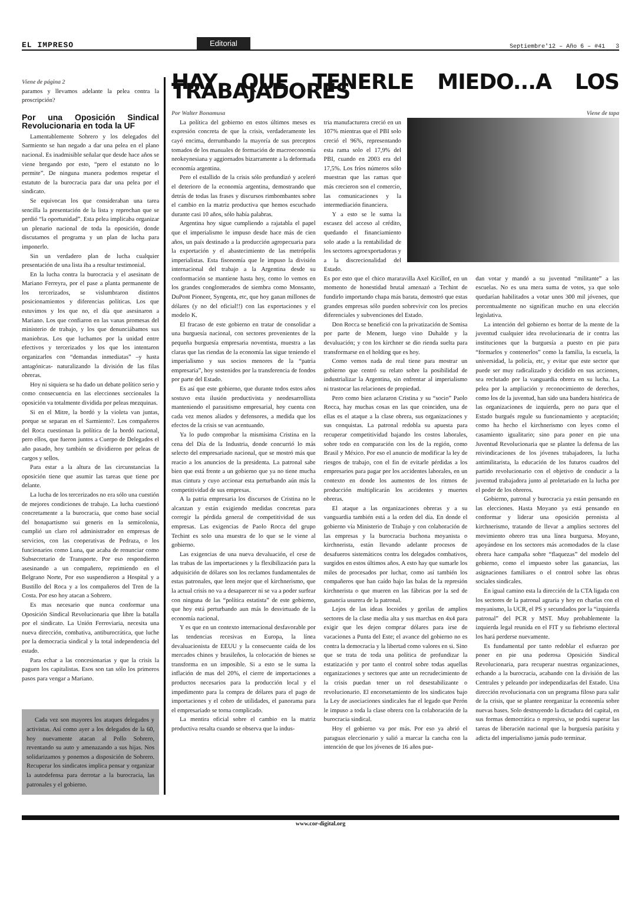EL IMPRESO Editorial Septiembre'12 – Año 6 – #41 3
Viene de página 2
paramos y llevamos adelante la pelea contra la proscripción?
Por una Oposición Sindical Revolucionaria en toda la UF
Lamentablemente Sobrero y los delegados del Sarmiento se han negado a dar una pelea en el plano nacional. Es inadmisible señalar que desde hace años se viene bregando por esto, “pero el estatuto no lo permite”. De ninguna manera podemos respetar el estatuto de la burocracia para dar una pelea por el sindicato.
Se equivocan los que consideraban una tarea sencilla la presentación de la lista y reprochan que se perdió “la oportunidad”. Esta pelea implicaba organizar un plenario nacional de toda la oposición, donde discutamos el programa y un plan de lucha para imponerlo.
Sin un verdadero plan de lucha cualquier presentación de una lista iba a resultar testimonial.
En la lucha contra la burocracia y el asesinato de Mariano Ferreyra, por el pase a planta permanente de los tercerizados, se vislumbraron distintos posicionamientos y diferencias políticas. Los que estuvimos y los que no, el día que asesinaron a Mariano. Los que confiaron en las vanas promesas del ministerio de trabajo, y los que denunciábamos sus maniobras. Los que luchamos por la unidad entre efectivos y tercerizados y los que los intentaron organizarlos con “demandas inmediatas” –y hasta antagónicas- naturalizando la división de las filas obreras.
Hoy ni siquiera se ha dado un debate político serio y como consecuencia en las elecciones seccionales la oposición va totalmente dividida por peleas mezquinas.
Si en el Mitre, la bordó y la violeta van juntas, porque se separan en el Sarmiento?. Los compañeros del Roca cuestionan la política de la bordó nacional, pero ellos, que fueron juntos a Cuerpo de Delegados el año pasado, hoy también se dividieron por peleas de cargos y sellos.
Para estar a la altura de las circunstancias la oposición tiene que asumir las tareas que tiene por delante.
La lucha de los tercerizados no era sólo una cuestión de mejores condiciones de trabajo. La lucha cuestionó concretamente a la burocracia, que como base social del bonapartismo sui generis en la semicolonia, cumplió un claro rol administrador en empresas de servicios, con las cooperativas de Pedraza, o los funcionarios como Luna, que acaba de renunciar como Subsecretario de Transporte. Por eso respondieron asesinando a un compañero, reprimiendo en el Belgrano Norte, Por eso suspendieron a Hospital y a Bustillo del Roca y a los compañeros del Tren de la Costa. Por eso hoy atacan a Sobrero.
Es mas necesario que nunca conformar una Oposición Sindical Revolucionaria que libre la batalla por el sindicato. La Unión Ferroviaria, necesita una nueva dirección, combativa, antiburocrática, que luche por la democracia sindical y la total independencia del estado.
Para echar a las concesionarias y que la crisis la paguen los capitalistas. Esos son tan sólo los primeros pasos para vengar a Mariano.
Cada vez son mayores los ataques delegados y activistas. Así como ayer a los delegados de la 60, hoy nuevamente atacan al Pollo Sobrero, reventando su auto y amenazando a sus hijas. Nos solidarizamos y ponemos a disposición de Sobrero. Recuperar los sindicatos implica pensar y organizar la autodefensa para derrotar a la burocracia, las patronales y el gobierno.
HAY QUE TENERLE MIEDO...A LOS TRABAJADORES
Por Walter Bonamusa Viene de tapa
La política del gobierno en estos últimos meses es expresión concreta de que la crisis, verdaderamente les cayó encima, derrumbando la mayoría de sus preceptos tomados de los manuales de formación de macroeconomía neokeynesiana y aggiornados bizarramente a la deformada economía argentina.
Pero el estallido de la crisis sólo profundizó y aceleró el deterioro de la economía argentina, demostrando que detrás de todas las frases y discursos rimbombantes sobre el cambio en la matriz productiva que hemos escuchado durante casi 10 años, sólo había palabras.
Argentina hoy sigue cumpliendo a rajatabla el papel que el imperialismo le impuso desde hace más de cien años, un país destinado a la producción agropecuaria para la exportación y el abastecimiento de las metrópolis imperialistas. Esta fisonomía que le impuso la división internacional del trabajo a la Argentina desde su conformación se mantiene hasta hoy, como lo vemos en los grandes conglomerados de siembra como Monsanto, DuPont Pioneer, Syngenta, etc, que hoy ganan millones de dólares (y no del oficial!!) con las exportaciones y el modelo K.
El fracaso de este gobierno en tratar de consolidar a una burguesía nacional, con sectores provenientes de la pequeña burguesía empresaria noventista, muestra a las claras que las riendas de la economía las sigue teniendo el imperialismo y sus socios menores de la “patria empresaria”, hoy sostenidos por la transferencia de fondos por parte del Estado.
Es así que este gobierno, que durante todos estos años sostuvo esta ilusión productivista y neodesarrollista manteniendo el parasitismo empresarial, hoy cuenta con cada vez menos aliados y defensores, a medida que los efectos de la crisis se van acentuando.
Ya lo pudo comprobar la mismísima Cristina en la cena del Día de la Industria, donde concurrió lo más selecto del empresariado nacional, que se mostró más que reacio a los anuncios de la presidenta. La patronal sabe bien que está frente a un gobierno que ya no tiene mucha mas cintura y cuyo accionar esta perturbando aún más la competitividad de sus empresas.
A la patria empresaria los discursos de Cristina no le alcanzan y están exigiendo medidas concretas para corregir la pérdida general de competitividad de sus empresas. Las exigencias de Paolo Rocca del grupo Techint es solo una muestra de lo que se le viene al gobierno.
Las exigencias de una nueva devaluación, el cese de las trabas de las importaciones y la flexibilización para la adquisición de dólares son los reclamos fundamentales de estas patronales, que leen mejor que el kirchnerismo, que la actual crisis no va a desaparecer ni se va a poder surfear con ninguna de las “política estatista” de este gobierno, que hoy está perturbando aun más lo desvirtuado de la economía nacional.
Y es que en un contexto internacional desfavorable por las tendencias recesivas en Europa, la línea devaluacionista de EEUU y la consecuente caída de los mercados chinos y brasileños, la colocación de bienes se transforma en un imposible. Si a esto se le suma la inflación de mas del 20%, el cierre de importaciones a productos necesarios para la producción local y el impedimento para la compra de dólares para el pago de importaciones y el cobro de utilidades, el panorama para el empresariado se torna complicado.
La mentira oficial sobre el cambio en la matriz productiva resalta cuando se observa que la indus-
tria manufacturera creció en un 107% mientras que el PBI solo creció el 96%, representando esta rama solo el 17,9% del PBI, cuando en 2003 era del 17,5%. Los fríos números sólo muestran que las ramas que más crecieron son el comercio, las comunicaciones y la intermediación financiera.
Y a esto se le suma la escasez del acceso al crédito, quedando el financiamiento solo atado a la rentabilidad de los sectores agroexportadoras y a la discrecionalidad del Estado.
Es por esto que el chico mararavilla Axel Kicillof, en un momento de honestidad brutal amenazó a Techint de fundirlo importando chapa más barata, demostró que estas grandes empresas sólo pueden sobrevivir con los precios diferenciales y subvenciones del Estado.
Don Rocca se benefició con la privatización de Somisa por parte de Menem, luego vino Duhalde y la devaluación; y con los kirchner se dio rienda suelta para transformarse en el holding que es hoy.
Como vemos nada de real tiene para mostrar un gobierno que centró su relato sobre la posibilidad de industrializar la Argentina, sin enfrentar al imperialismo ni trastocar las relaciones de propiedad.
Pero como bien aclararon Cristina y su “socio” Paolo Rocca, hay muchas cosas en las que coinciden, una de ellas es el ataque a la clase obrera, sus organizaciones y sus conquistas. La patronal redobla su apuesta para recuperar competitividad bajando los costos laborales, sobre todo en comparación con los de la región, como Brasil y México. Por eso el anuncio de modificar la ley de riesgos de trabajo, con el fin de evitarle pérdidas a los empresarios para pagar por los accidentes laborales, en un contexto en donde los aumentos de los ritmos de producción multiplicarán los accidentes y muertes obreras.
El ataque a las organizaciones obreras y a su vanguardia también está a la orden del día. En donde el gobierno vía Ministerio de Trabajo y con colaboración de las empresas y la burocracia buchona moyanista o kirchnerista, están llevando adelante procesos de desafueros sistemáticos contra los delegados combativos, surgidos en estos últimos años. A esto hay que sumarle los miles de procesados por luchar, como así también los compañeros que han caído bajo las balas de la represión kirchnerista o que mueren en las fábricas por la sed de ganancia usurera de la patronal.
Lejos de las ideas locoides y gorilas de amplios sectores de la clase media alta y sus marchas en 4x4 para exigir que les dejen comprar dólares para irse de vacaciones a Punta del Este; el avance del gobierno no es contra la democracia y la libertad como valores en si. Sino que se trata de toda una política de profundizar la estatización y por tanto el control sobre todas aquellas organizaciones y sectores que ante un recrudecimiento de la crisis puedan tener un rol desestabilizante o revolucionario. El encorsetamiento de los sindicatos bajo la Ley de asociaciones sindicales fue el legado que Perón le impuso a toda la clase obrera con la colaboración de la burocracia sindical.
Hoy el gobierno va por más. Por eso ya abrió el paraguas eleccionario y salió a marcar la cancha con la intención de que los jóvenes de 16 años pue-
dan votar y mandó a su juventud “militante” a las escuelas. No es una mera suma de votos, ya que solo quedarían habilitados a votar unos 300 mil jóvenes, que porcentualmente no significan mucho en una elección legislativa.
La intención del gobierno es borrar de la mente de la juventud cualquier idea revolucionaria de ir contra las instituciones que la burguesía a puesto en pie para “formarlos y contenerlos” como la familia, la escuela, la universidad, la policía, etc, y evitar que este sector que puede ser muy radicalizado y decidido en sus acciones, sea reclutado por la vanguardia obrera en su lucha. La pelea por la ampliación y reconocimiento de derechos, como los de la juventud, han sido una bandera histórica de las organizaciones de izquierda, pero no para que el Estado burgués regule su funcionamiento y aceptación; como ha hecho el kirchnerismo con leyes como el casamiento igualitario; sino para poner en pie una Juventud Revolucionaria que se plantee la defensa de las reivindicaciones de los jóvenes trabajadores, la lucha antimilitarista, la educación de los futuros cuadros del partido revolucionario con el objetivo de conducir a la juventud trabajadora junto al proletariado en la lucha por el poder de los obreros.
Gobierno, patronal y burocracia ya están pensando en las elecciones. Hasta Moyano ya está pensando en conformar y liderar una oposición peronista al kirchnerismo, tratando de llevar a amplios sectores del movimiento obrero tras una línea burguesa. Moyano, apoyándose en los sectores más acomodados de la clase obrera hace campaña sobre “flaquezas” del modelo del gobierno, como el impuesto sobre las ganancias, las asignaciones familiares o el control sobre las obras sociales sindicales.
En igual camino esta la dirección de la CTA ligada con los sectores de la patronal agraria y hoy en charlas con el moyanismo, la UCR, el PS y secundados por la “izquierda patronal” del PCR y MST. Muy probablemente la izquierda legal reunida en el FIT y su fiebrismo electoral los hará perderse nuevamente.
Es fundamental por tanto redoblar el esfuerzo por poner en pie una poderosa Oposición Sindical Revolucionaria, para recuperar nuestras organizaciones, echando a la burocracia, acabando con la división de las Centrales y peleando por independizarlas del Estado. Una dirección revolucionaria con un programa filoso para salir de la crisis, que se plantee reorganizar la economía sobre nuevas bases. Solo destruyendo la dictadura del capital, en sus formas democrática o represiva, se podrá superar las tareas de liberación nacional que la burguesía parásita y adicta del imperialismo jamás pudo terminar.
www.cor-digital.org